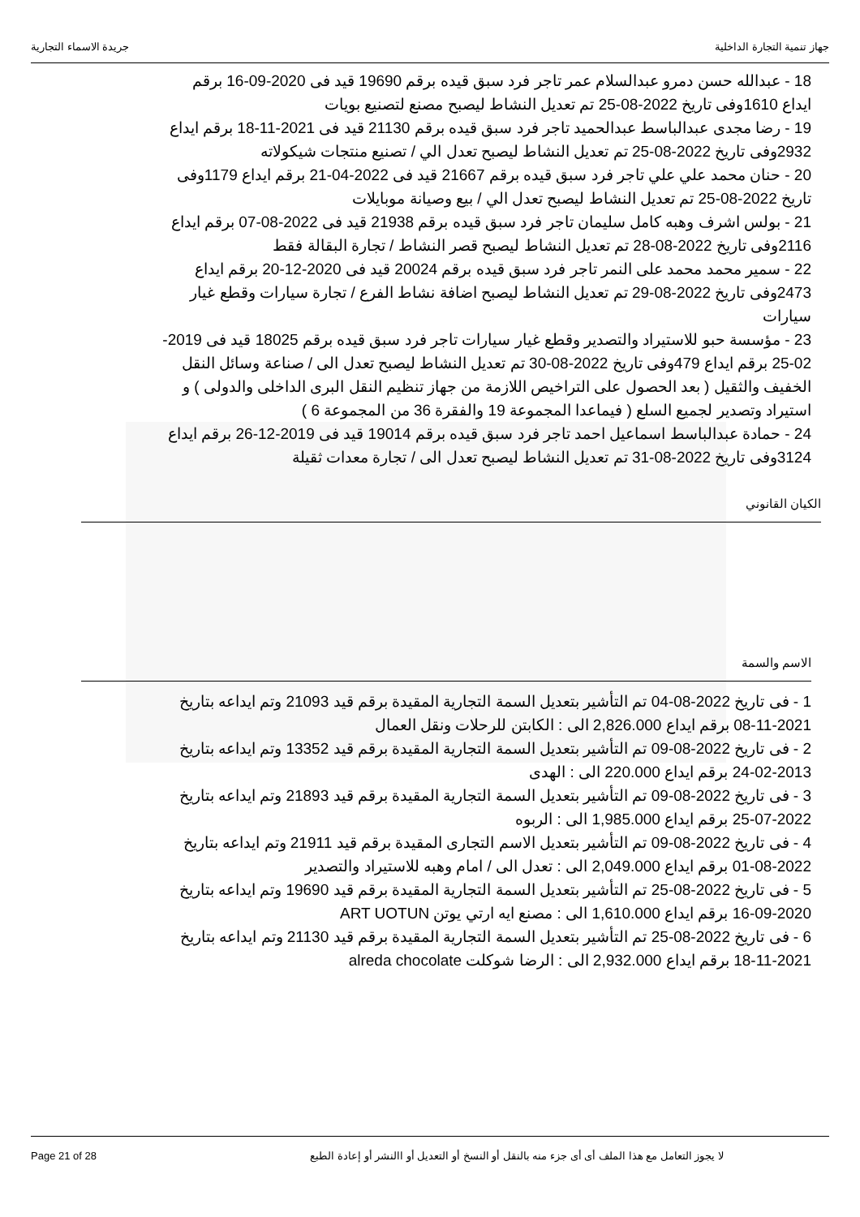جهاز تنمية التجارة الداخلية جريدة الاسماء التجارية
18 - عبدالله حسن دمرو عبدالسلام عمر تاجر فرد سبق قيده برقم 19690 قيد فى 2020-09-16 برقم ايداع 1610وفى تاريخ 2022-08-25 تم تعديل النشاط ليصبح مصنع لتصنيع بويات
19 - رضا مجدى عبدالباسط عبدالحميد تاجر فرد سبق قيده برقم 21130 قيد فى 2021-11-18 برقم ايداع 2932وفى تاريخ 2022-08-25 تم تعديل النشاط ليصبح تعدل الي / تصنيع منتجات شيكولاته
20 - حنان محمد علي علي تاجر فرد سبق قيده برقم 21667 قيد فى 2022-04-21 برقم ايداع 1179وفى تاريخ 2022-08-25 تم تعديل النشاط ليصبح تعدل الي / بيع وصيانة موبايلات
21 - بولس اشرف وهبه كامل سليمان تاجر فرد سبق قيده برقم 21938 قيد فى 2022-08-07 برقم ايداع 2116وفى تاريخ 2022-08-28 تم تعديل النشاط ليصبح قصر النشاط / تجارة البقالة فقط
22 - سمير محمد محمد على النمر تاجر فرد سبق قيده برقم 20024 قيد فى 2020-12-20 برقم ايداع 2473وفى تاريخ 2022-08-29 تم تعديل النشاط ليصبح اضافة نشاط الفرع / تجارة سيارات وقطع غيار سيارات
23 - مؤسسة حبو للاستيراد والتصدير وقطع غيار سيارات تاجر فرد سبق قيده برقم 18025 قيد فى 2019-02-25 برقم ايداع 479وفى تاريخ 2022-08-30 تم تعديل النشاط ليصبح تعدل الى / صناعة وسائل النقل الخفيف والثقيل ( بعد الحصول على التراخيص اللازمة من جهاز تنظيم النقل البرى الداخلى والدولى ) و استيراد وتصدير لجميع السلع ( فيماعدا المجموعة 19 والفقرة 36 من المجموعة 6 )
24 - حمادة عبدالباسط اسماعيل احمد تاجر فرد سبق قيده برقم 19014 قيد فى 2019-12-26 برقم ايداع 3124وفى تاريخ 2022-08-31 تم تعديل النشاط ليصبح تعدل الى / تجارة معدات ثقيلة
الكيان القانوني
الاسم والسمة
1 - فى تاريخ 2022-08-04 تم التأشير بتعديل السمة التجارية المقيدة برقم قيد 21093 وتم ايداعه بتاريخ 2021-11-08 برقم ايداع 2,826.000 الى : الكابتن للرحلات ونقل العمال
2 - فى تاريخ 2022-08-09 تم التأشير بتعديل السمة التجارية المقيدة برقم قيد 13352 وتم ايداعه بتاريخ 2013-02-24 برقم ايداع 220.000 الى : الهدى
3 - فى تاريخ 2022-08-09 تم التأشير بتعديل السمة التجارية المقيدة برقم قيد 21893 وتم ايداعه بتاريخ 2022-07-25 برقم ايداع 1,985.000 الى : الربوه
4 - فى تاريخ 2022-08-09 تم التأشير بتعديل الاسم التجارى المقيدة برقم قيد 21911 وتم ايداعه بتاريخ 2022-08-01 برقم ايداع 2,049.000 الى : تعدل الى / امام وهبه للاستيراد والتصدير
5 - فى تاريخ 2022-08-25 تم التأشير بتعديل السمة التجارية المقيدة برقم قيد 19690 وتم ايداعه بتاريخ 2020-09-16 برقم ايداع 1,610.000 الى : مصنع ايه ارتي يوتن ART UOTUN
6 - فى تاريخ 2022-08-25 تم التأشير بتعديل السمة التجارية المقيدة برقم قيد 21130 وتم ايداعه بتاريخ 2021-11-18 برقم ايداع 2,932.000 الى : الرضا شوكلت alreda chocolate
Page 21 of 28 لا يجوز التعامل مع هذا الملف أى أى جزء منه بالنقل أو النسخ أو التعديل أو االنشر أو إعادة الطبع